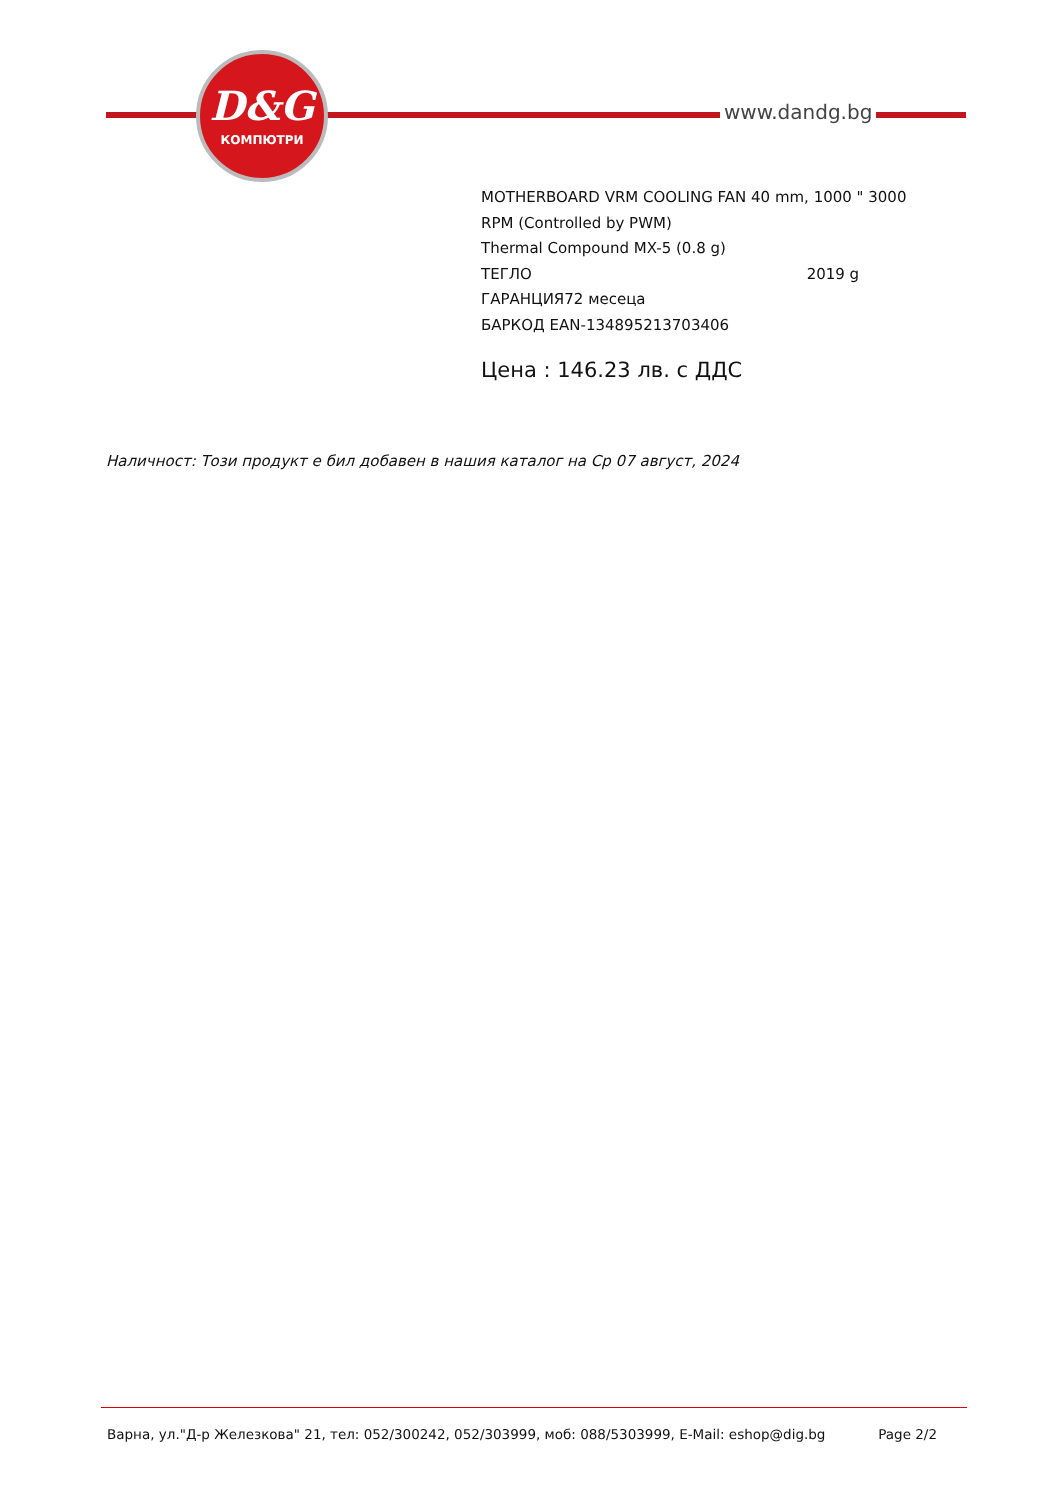D&G
КОМПЮТРИ
www.dandg.bg
MOTHERBOARD VRM COOLING FAN 40 mm, 1000 " 3000
RPM (Controlled by PWM)
Thermal Compound MX-5 (0.8 g)
ТЕГЛО 2019 g
ГАРАНЦИЯ72 месеца
БАРКОД EAN-134895213703406
Цена : 146.23 лв. с ДДС
Наличност: Този продукт е бил добавен в нашия каталог на Ср 07 август, 2024
Варна, ул."Д-р Железкова" 21, тел: 052/300242, 052/303999, моб: 088/5303999, E-Mail: eshop@dig.bg Page 2/2